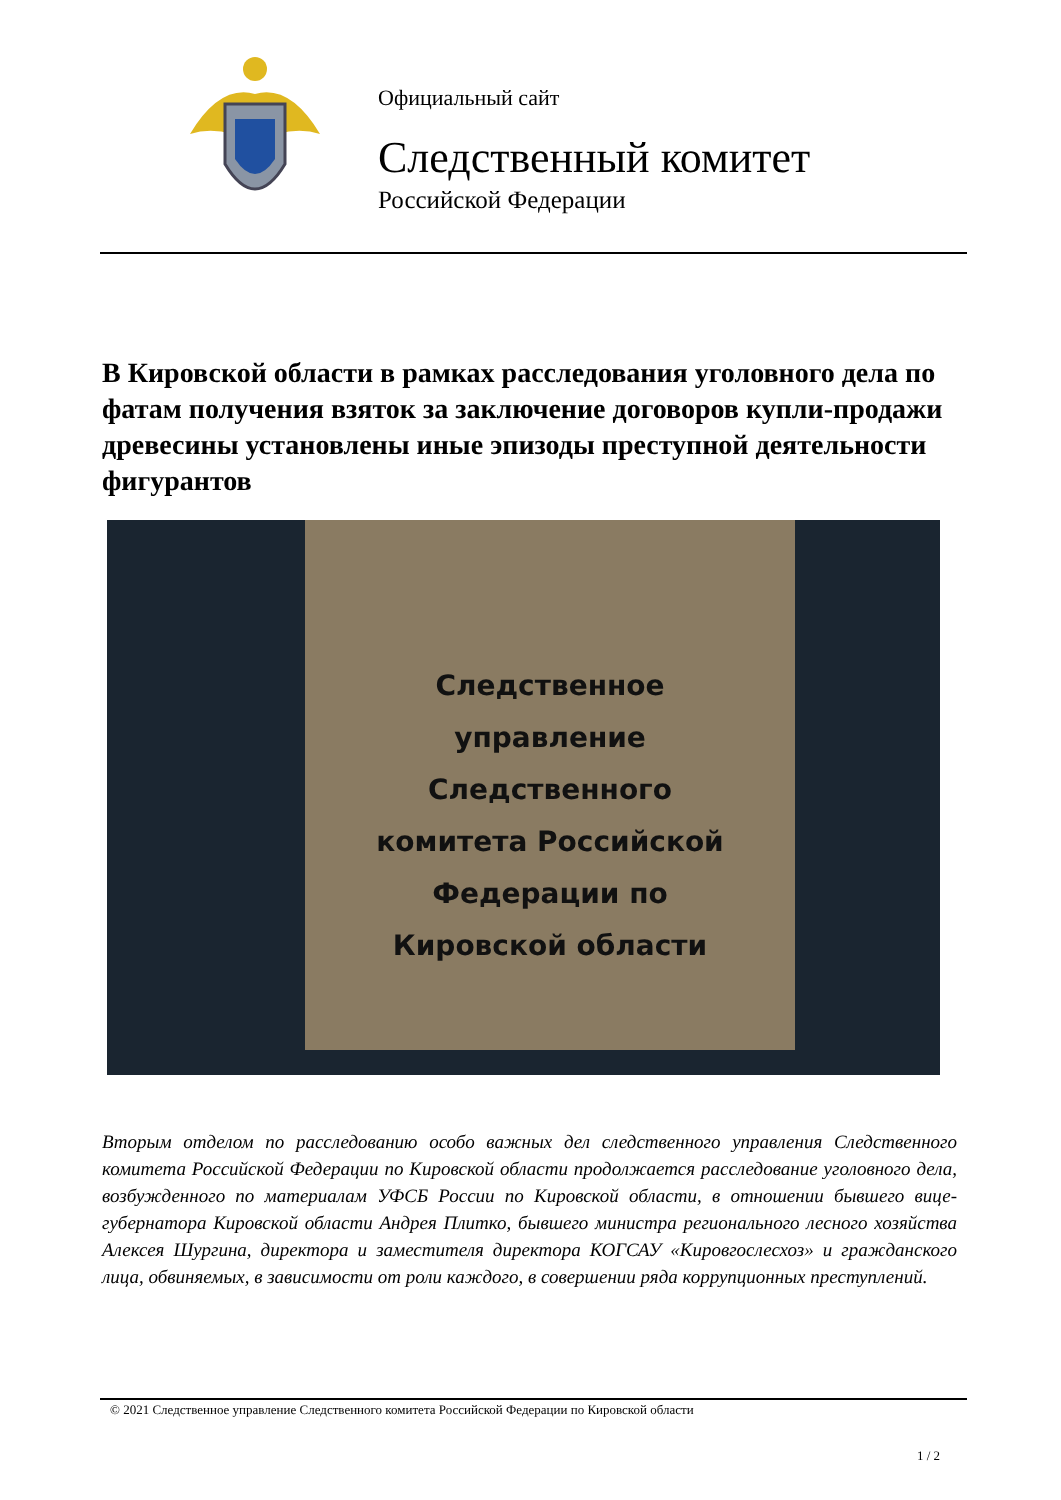Официальный сайт
Следственный комитет
Российской Федерации
В Кировской области в рамках расследования уголовного дела по фатам получения взяток за заключение договоров купли-продажи древесины установлены иные эпизоды преступной деятельности фигурантов
Следственное
управление
Следственного
комитета Российской
Федерации по
Кировской области
Вторым отделом по расследованию особо важных дел следственного управления Следственного комитета Российской Федерации по Кировской области продолжается расследование уголовного дела, возбужденного по материалам УФСБ России по Кировской области, в отношении бывшего вице-губернатора Кировской области Андрея Плитко, бывшего министра регионального лесного хозяйства Алексея Шургина, директора и заместителя директора КОГСАУ «Кировгослесхоз» и гражданского лица, обвиняемых, в зависимости от роли каждого, в совершении ряда коррупционных преступлений.
© 2021 Следственное управление Следственного комитета Российской Федерации по Кировской области
1 / 2